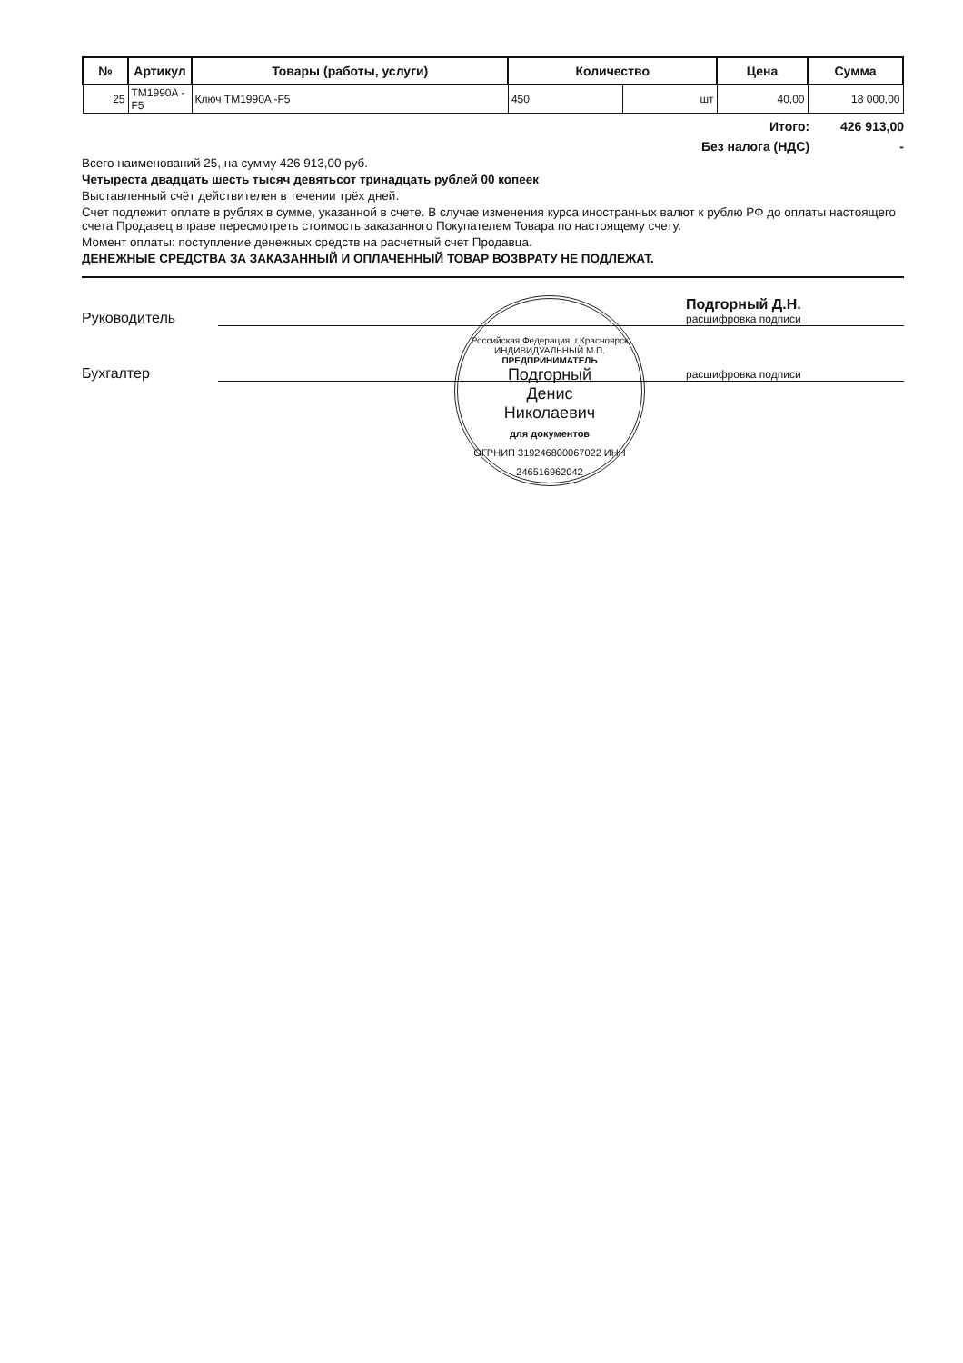| № | Артикул | Товары (работы, услуги) | Количество | | Цена | Сумма |
| --- | --- | --- | --- | --- | --- | --- |
| 25 | TM1990A -F5 | Ключ TM1990A -F5 | 450 | шт | 40,00 | 18 000,00 |
Итого: 426 913,00
Без налога (НДС) -
Всего наименований 25, на сумму 426 913,00 руб.
Четыреста двадцать шесть тысяч девятьсот тринадцать рублей 00 копеек
Выставленный счёт действителен в течении трёх дней.
Счет подлежит оплате в рублях в сумме, указанной в счете. В случае изменения курса иностранных валют к рублю РФ до оплаты настоящего счета Продавец вправе пересмотреть стоимость заказанного Покупателем Товара по настоящему счету.
Момент оплаты: поступление денежных средств на расчетный счет Продавца.
ДЕНЕЖНЫЕ СРЕДСТВА ЗА ЗАКАЗАННЫЙ И ОПЛАЧЕННЫЙ ТОВАР ВОЗВРАТУ НЕ ПОДЛЕЖАТ.
Руководитель
Подгорный Д.Н.
расшифровка подписи
Бухгалтер
расшифровка подписи
Российская Федерация, г.Красноярск
ИНДИВИДУАЛЬНЫЙ М.П.
ПРЕДПРИНИМАТЕЛЬ
Подгорный
Денис
Николаевич
для документов
ОГРНИП 319246800067022 ИНН 246516962042